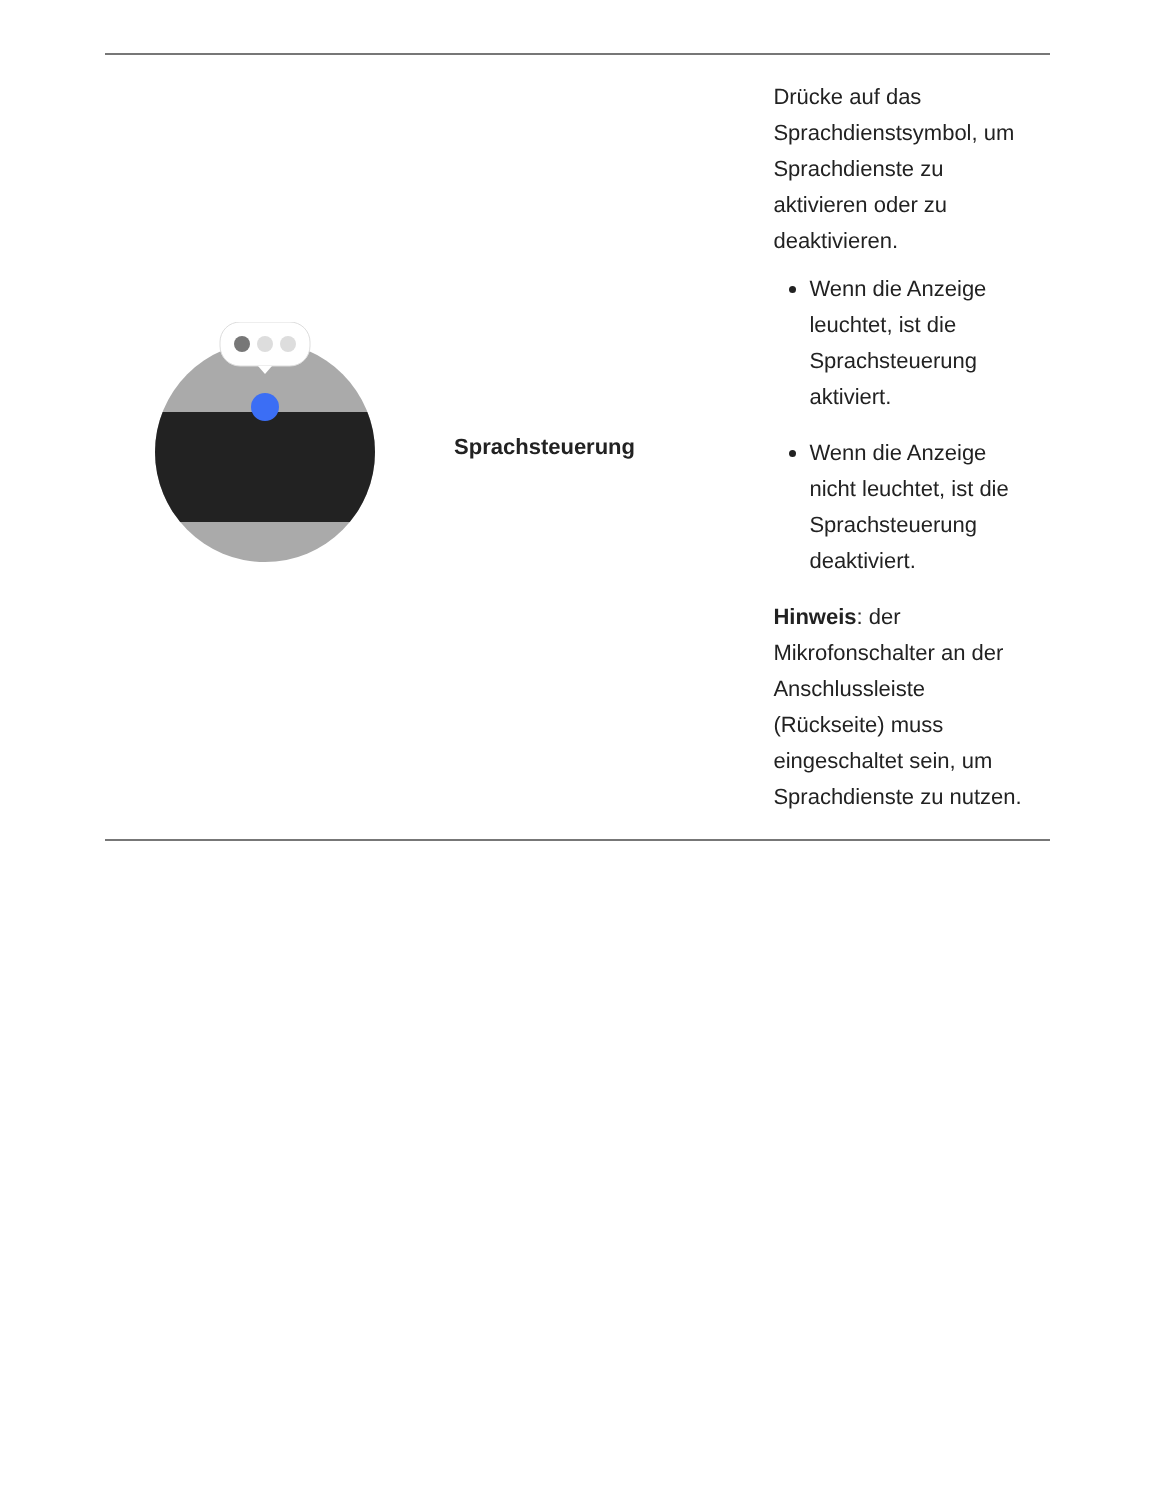| | Sprachsteuerung | Drücke auf das Sprachdienstsymbol, um Sprachdienste zu aktivieren oder zu deaktivieren. Wenn die Anzeige leuchtet, ist die Sprachsteuerung aktiviert. Wenn die Anzeige nicht leuchtet, ist die Sprachsteuerung deaktiviert. Hinweis : der Mikrofonschalter an der Anschlussleiste (Rückseite) muss eingeschaltet sein, um Sprachdienste zu nutzen. |